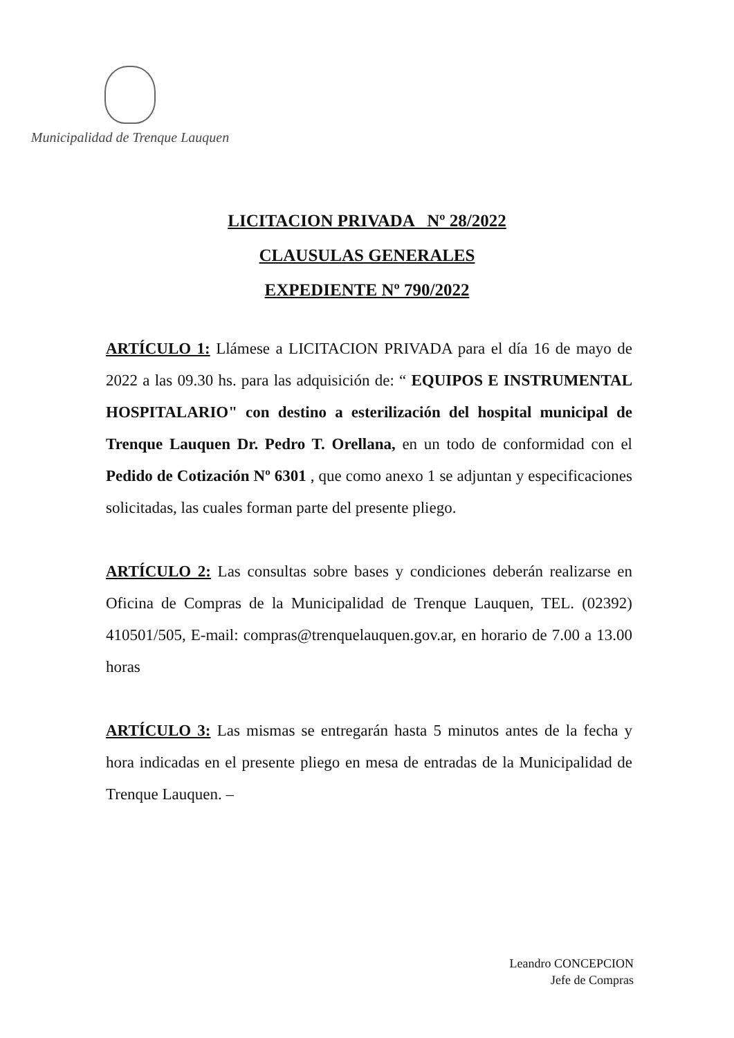Municipalidad de Trenque Lauquen
LICITACION PRIVADA Nº 28/2022
CLAUSULAS GENERALES
EXPEDIENTE Nº 790/2022
ARTÍCULO 1: Llámese a LICITACION PRIVADA para el día 16 de mayo de 2022 a las 09.30 hs. para las adquisición de: “ EQUIPOS E INSTRUMENTAL HOSPITALARIO" con destino a esterilización del hospital municipal de Trenque Lauquen Dr. Pedro T. Orellana, en un todo de conformidad con el Pedido de Cotización Nº 6301 , que como anexo 1 se adjuntan y especificaciones solicitadas, las cuales forman parte del presente pliego.
ARTÍCULO 2: Las consultas sobre bases y condiciones deberán realizarse en Oficina de Compras de la Municipalidad de Trenque Lauquen, TEL. (02392) 410501/505, E-mail: compras@trenquelauquen.gov.ar, en horario de 7.00 a 13.00 horas
ARTÍCULO 3: Las mismas se entregarán hasta 5 minutos antes de la fecha y hora indicadas en el presente pliego en mesa de entradas de la Municipalidad de Trenque Lauquen. –
Leandro CONCEPCION
Jefe de Compras